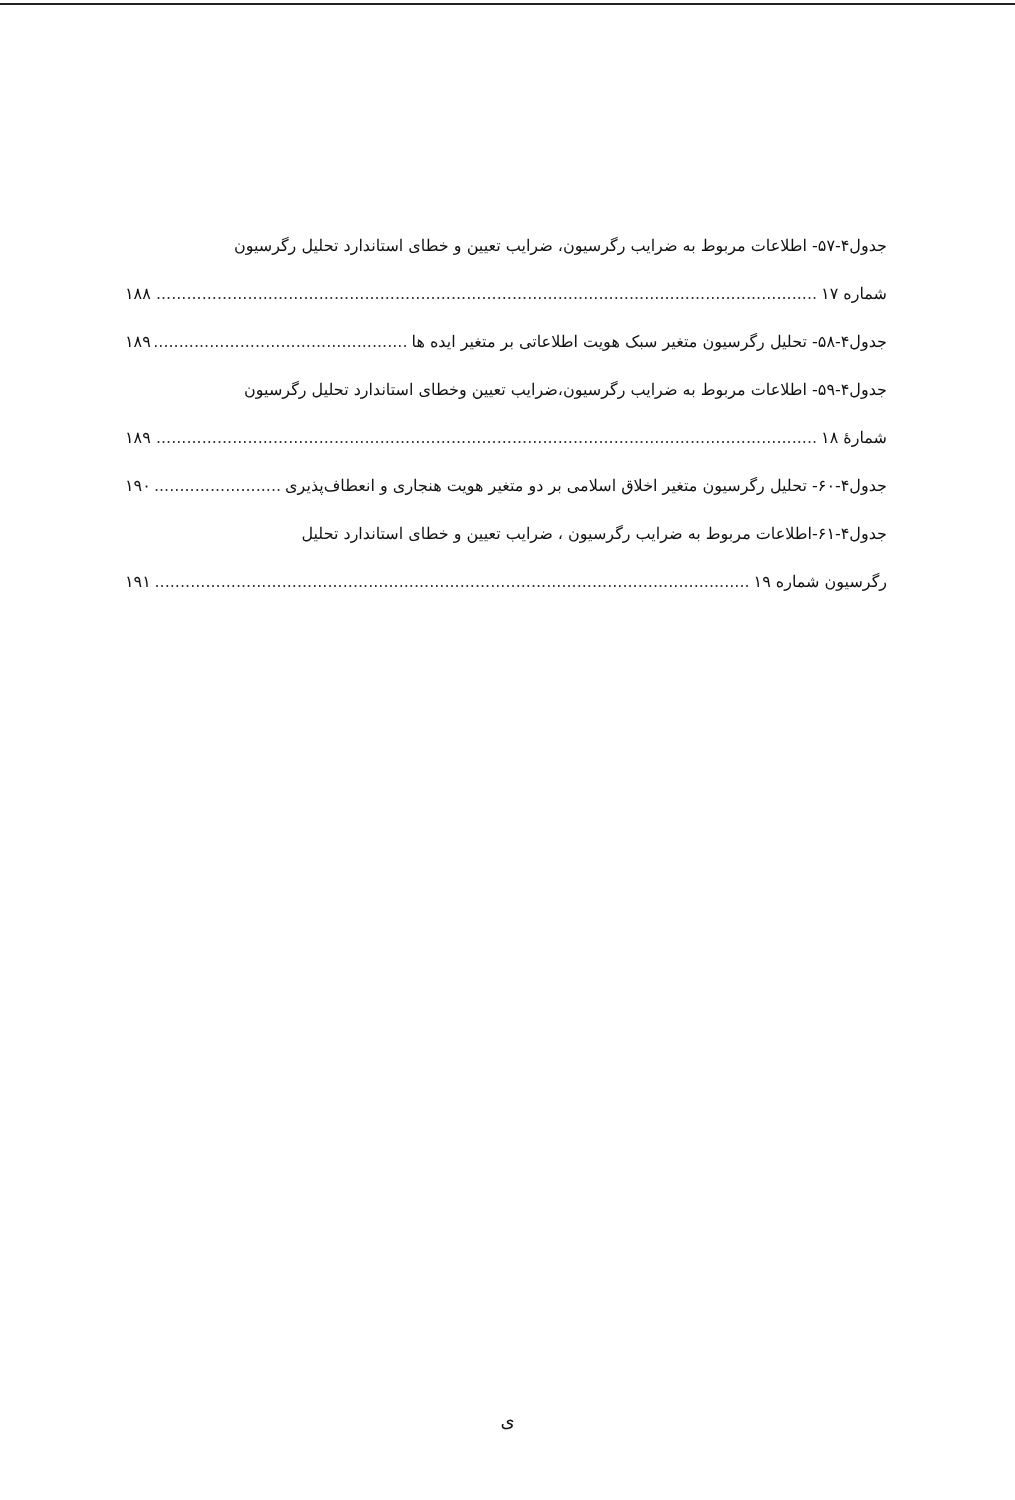جدول۴-۵۷- اطلاعات مربوط به ضرایب رگرسیون، ضرایب تعیین و خطای استاندارد تحلیل رگرسیون
شماره ۱۷ ۱۸۸
جدول۴-۵۸- تحلیل رگرسیون متغیر سبک هویت اطلاعاتی بر متغیر ایده ها ۱۸۹
جدول۴-۵۹- اطلاعات مربوط به ضرایب رگرسیون،ضرایب تعیین وخطای استاندارد تحلیل رگرسیون
شمارهٔ ۱۸ ۱۸۹
جدول۴-۶۰- تحلیل رگرسیون متغیر اخلاق اسلامی بر دو متغیر هویت هنجاری و انعطاف‌پذیری ۱۹۰
جدول۴-۶۱-اطلاعات مربوط به ضرایب رگرسیون ، ضرایب تعیین و خطای استاندارد تحلیل
رگرسیون شماره ۱۹ ۱۹۱
ی